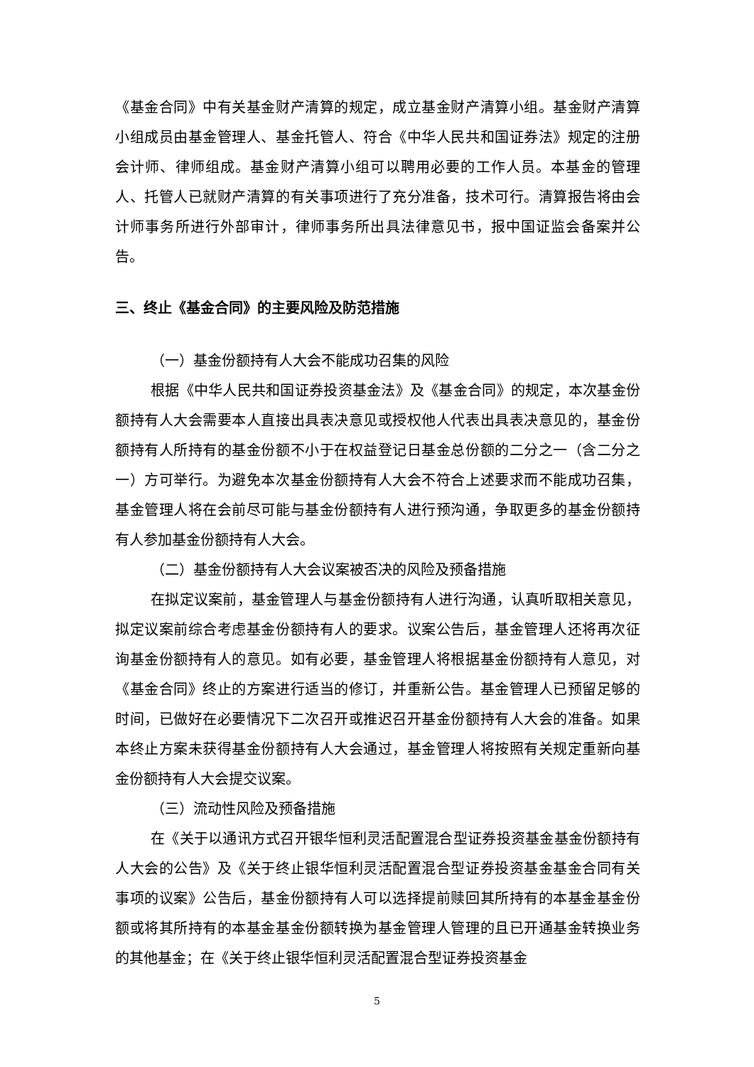《基金合同》中有关基金财产清算的规定，成立基金财产清算小组。基金财产清算小组成员由基金管理人、基金托管人、符合《中华人民共和国证券法》规定的注册会计师、律师组成。基金财产清算小组可以聘用必要的工作人员。本基金的管理人、托管人已就财产清算的有关事项进行了充分准备，技术可行。清算报告将由会计师事务所进行外部审计，律师事务所出具法律意见书，报中国证监会备案并公告。
三、终止《基金合同》的主要风险及防范措施
（一）基金份额持有人大会不能成功召集的风险
根据《中华人民共和国证券投资基金法》及《基金合同》的规定，本次基金份额持有人大会需要本人直接出具表决意见或授权他人代表出具表决意见的，基金份额持有人所持有的基金份额不小于在权益登记日基金总份额的二分之一（含二分之一）方可举行。为避免本次基金份额持有人大会不符合上述要求而不能成功召集，基金管理人将在会前尽可能与基金份额持有人进行预沟通，争取更多的基金份额持有人参加基金份额持有人大会。
（二）基金份额持有人大会议案被否决的风险及预备措施
在拟定议案前，基金管理人与基金份额持有人进行沟通，认真听取相关意见，拟定议案前综合考虑基金份额持有人的要求。议案公告后，基金管理人还将再次征询基金份额持有人的意见。如有必要，基金管理人将根据基金份额持有人意见，对《基金合同》终止的方案进行适当的修订，并重新公告。基金管理人已预留足够的时间，已做好在必要情况下二次召开或推迟召开基金份额持有人大会的准备。如果本终止方案未获得基金份额持有人大会通过，基金管理人将按照有关规定重新向基金份额持有人大会提交议案。
（三）流动性风险及预备措施
在《关于以通讯方式召开银华恒利灵活配置混合型证券投资基金基金份额持有人大会的公告》及《关于终止银华恒利灵活配置混合型证券投资基金基金合同有关事项的议案》公告后，基金份额持有人可以选择提前赎回其所持有的本基金基金份额或将其所持有的本基金基金份额转换为基金管理人管理的且已开通基金转换业务的其他基金；在《关于终止银华恒利灵活配置混合型证券投资基金
5